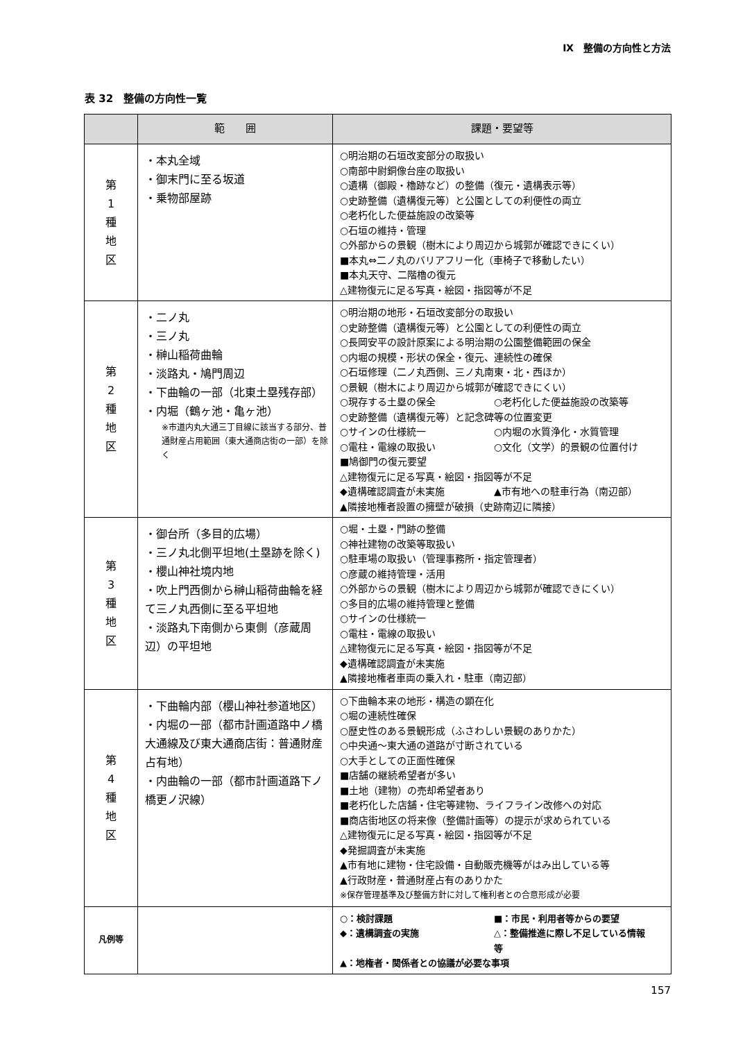Ⅸ　整備の方向性と方法
表 32　整備の方向性一覧
| | 範 囲 | 課題・要望等 |
| --- | --- | --- |
| 第 1 種 地 区 | ・本丸全域 ・御末門に至る坂道 ・乗物部屋跡 | ○明治期の石垣改変部分の取扱い ○南部中尉銅像台座の取扱い ○遺構（御殿・櫓跡など）の整備（復元・遺構表示等） ○史跡整備（遺構復元等）と公園としての利便性の両立 ○老朽化した便益施設の改築等 ○石垣の維持・管理 ○外部からの景観（樹木により周辺から城郭が確認できにくい） ■本丸⇔二ノ丸のバリアフリー化（車椅子で移動したい） ■本丸天守、二階櫓の復元 △建物復元に足る写真・絵図・指図等が不足 |
| 第 2 種 地 区 | ・二ノ丸 ・三ノ丸 ・榊山稲荷曲輪 ・淡路丸・鳩門周辺 ・下曲輪の一部（北東土塁残存部） ・内堀（鶴ヶ池・亀ヶ池） ※市道内丸大通三丁目線に該当する部分、普通財産占用範囲（東大通商店街の一部）を除く | ○明治期の地形・石垣改変部分の取扱い ○史跡整備（遺構復元等）と公園としての利便性の両立 ○長岡安平の設計原案による明治期の公園整備範囲の保全 ○内堀の規模・形状の保全・復元、連続性の確保 ○石垣修理（二ノ丸西側、三ノ丸南東・北・西ほか） ○景観（樹木により周辺から城郭が確認できにくい） ○現存する土塁の保全 ○老朽化した便益施設の改築等 ○史跡整備（遺構復元等）と記念碑等の位置変更 ○サインの仕様統一 ○内堀の水質浄化・水質管理 ○電柱・電線の取扱い ○文化（文学）的景観の位置付け ■鳩御門の復元要望 △建物復元に足る写真・絵図・指図等が不足 ◆遺構確認調査が未実施 ▲市有地への駐車行為（南辺部） ▲隣接地権者設置の擁壁が破損（史跡南辺に隣接） |
| 第 3 種 地 区 | ・御台所（多目的広場） ・三ノ丸北側平坦地(土塁跡を除く) ・櫻山神社境内地 ・吹上門西側から榊山稲荷曲輪を経て三ノ丸西側に至る平坦地 ・淡路丸下南側から東側（彦蔵周辺）の平坦地 | ○堀・土塁・門跡の整備 ○神社建物の改築等取扱い ○駐車場の取扱い（管理事務所・指定管理者） ○彦蔵の維持管理・活用 ○外部からの景観（樹木により周辺から城郭が確認できにくい） ○多目的広場の維持管理と整備 ○サインの仕様統一 ○電柱・電線の取扱い △建物復元に足る写真・絵図・指図等が不足 ◆遺構確認調査が未実施 ▲隣接地権者車両の乗入れ・駐車（南辺部） |
| 第 4 種 地 区 | ・下曲輪内部（櫻山神社参道地区） ・内堀の一部（都市計画道路中ノ橋大通線及び東大通商店街：普通財産占有地） ・内曲輪の一部（都市計画道路下ノ橋更ノ沢線） | ○下曲輪本来の地形・構造の顕在化 ○堀の連続性確保 ○歴史性のある景観形成（ふさわしい景観のありかた） ○中央通～東大通の道路が寸断されている ○大手としての正面性確保 ■店舗の継続希望者が多い ■土地（建物）の売却希望者あり ■老朽化した店舗・住宅等建物、ライフライン改修への対応 ■商店街地区の将来像（整備計画等）の提示が求められている △建物復元に足る写真・絵図・指図等が不足 ◆発掘調査が未実施 ▲市有地に建物・住宅設備・自動販売機等がはみ出している等 ▲行政財産・普通財産占有のありかた ※保存管理基準及び整備方針に対して権利者との合意形成が必要 |
| 凡例等 | | ○：検討課題 ■：市民・利用者等からの要望 ◆：遺構調査の実施 △：整備推進に際し不足している情報等 ▲：地権者・関係者との協議が必要な事項 |
157